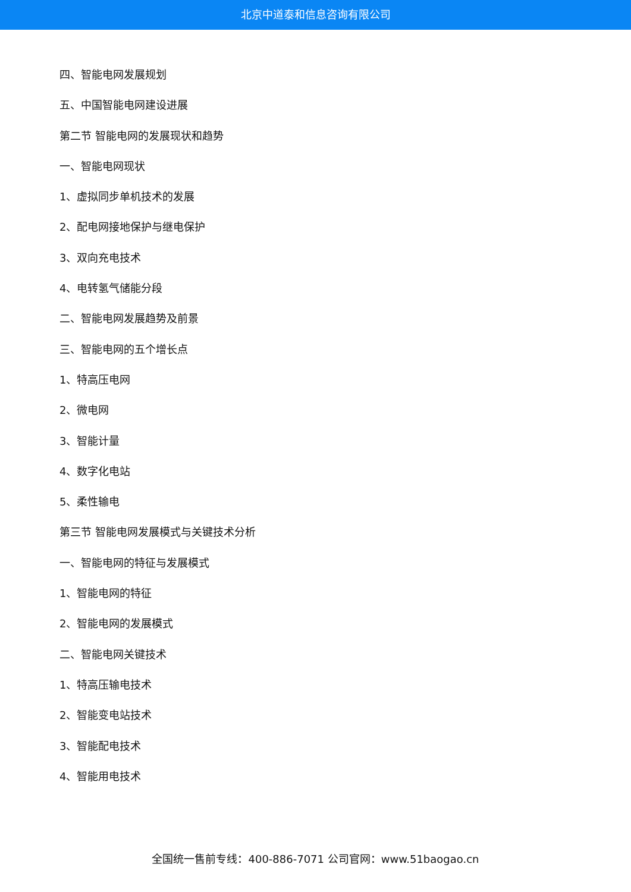北京中道泰和信息咨询有限公司
四、智能电网发展规划
五、中国智能电网建设进展
第二节 智能电网的发展现状和趋势
一、智能电网现状
1、虚拟同步单机技术的发展
2、配电网接地保护与继电保护
3、双向充电技术
4、电转氢气储能分段
二、智能电网发展趋势及前景
三、智能电网的五个增长点
1、特高压电网
2、微电网
3、智能计量
4、数字化电站
5、柔性输电
第三节 智能电网发展模式与关键技术分析
一、智能电网的特征与发展模式
1、智能电网的特征
2、智能电网的发展模式
二、智能电网关键技术
1、特高压输电技术
2、智能变电站技术
3、智能配电技术
4、智能用电技术
全国统一售前专线：400-886-7071 公司官网：www.51baogao.cn